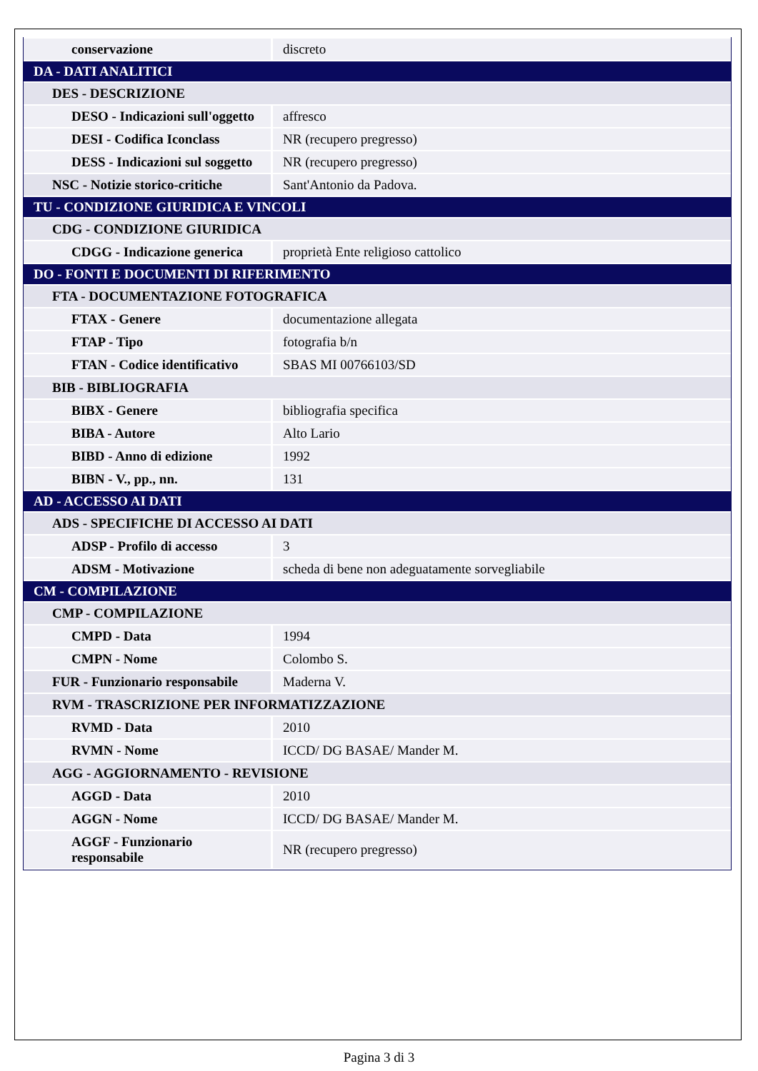| conservazione | discreto |
| DA - DATI ANALITICI | |
| DES - DESCRIZIONE | |
| DESO - Indicazioni sull'oggetto | affresco |
| DESI - Codifica Iconclass | NR (recupero pregresso) |
| DESS - Indicazioni sul soggetto | NR (recupero pregresso) |
| NSC - Notizie storico-critiche | Sant'Antonio da Padova. |
| TU - CONDIZIONE GIURIDICA E VINCOLI | |
| CDG - CONDIZIONE GIURIDICA | |
| CDGG - Indicazione generica | proprietà Ente religioso cattolico |
| DO - FONTI E DOCUMENTI DI RIFERIMENTO | |
| FTA - DOCUMENTAZIONE FOTOGRAFICA | |
| FTAX - Genere | documentazione allegata |
| FTAP - Tipo | fotografia b/n |
| FTAN - Codice identificativo | SBAS MI 00766103/SD |
| BIB - BIBLIOGRAFIA | |
| BIBX - Genere | bibliografia specifica |
| BIBA - Autore | Alto Lario |
| BIBD - Anno di edizione | 1992 |
| BIBN - V., pp., nn. | 131 |
| AD - ACCESSO AI DATI | |
| ADS - SPECIFICHE DI ACCESSO AI DATI | |
| ADSP - Profilo di accesso | 3 |
| ADSM - Motivazione | scheda di bene non adeguatamente sorvegliabile |
| CM - COMPILAZIONE | |
| CMP - COMPILAZIONE | |
| CMPD - Data | 1994 |
| CMPN - Nome | Colombo S. |
| FUR - Funzionario responsabile | Maderna V. |
| RVM - TRASCRIZIONE PER INFORMATIZZAZIONE | |
| RVMD - Data | 2010 |
| RVMN - Nome | ICCD/ DG BASAE/ Mander M. |
| AGG - AGGIORNAMENTO - REVISIONE | |
| AGGD - Data | 2010 |
| AGGN - Nome | ICCD/ DG BASAE/ Mander M. |
| AGGF - Funzionario responsabile | NR (recupero pregresso) |
Pagina 3 di 3